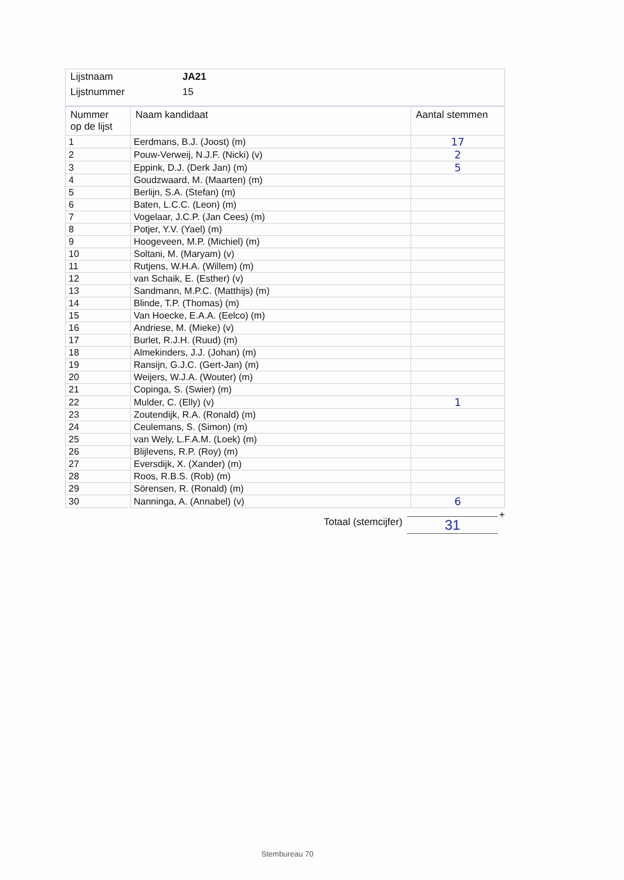| Lijstnaam | JA21 |
| Lijstnummer | 15 |
| Nummer op de lijst | Naam kandidaat | Aantal stemmen |
| --- | --- | --- |
| 1 | Eerdmans, B.J. (Joost) (m) | 17 |
| 2 | Pouw-Verweij, N.J.F. (Nicki) (v) | 2 |
| 3 | Eppink, D.J. (Derk Jan) (m) | 5 |
| 4 | Goudzwaard, M. (Maarten) (m) | |
| 5 | Berlijn, S.A. (Stefan) (m) | |
| 6 | Baten, L.C.C. (Leon) (m) | |
| 7 | Vogelaar, J.C.P. (Jan Cees) (m) | |
| 8 | Potjer, Y.V. (Yael) (m) | |
| 9 | Hoogeveen, M.P. (Michiel) (m) | |
| 10 | Soltani, M. (Maryam) (v) | |
| 11 | Rutjens, W.H.A. (Willem) (m) | |
| 12 | van Schaik, E. (Esther) (v) | |
| 13 | Sandmann, M.P.C. (Matthijs) (m) | |
| 14 | Blinde, T.P. (Thomas) (m) | |
| 15 | Van Hoecke, E.A.A. (Eelco) (m) | |
| 16 | Andriese, M. (Mieke) (v) | |
| 17 | Burlet, R.J.H. (Ruud) (m) | |
| 18 | Almekinders, J.J. (Johan) (m) | |
| 19 | Ransijn, G.J.C. (Gert-Jan) (m) | |
| 20 | Weijers, W.J.A. (Wouter) (m) | |
| 21 | Copinga, S. (Swier) (m) | |
| 22 | Mulder, C. (Elly) (v) | 1 |
| 23 | Zoutendijk, R.A. (Ronald) (m) | |
| 24 | Ceulemans, S. (Simon) (m) | |
| 25 | van Wely, L.F.A.M. (Loek) (m) | |
| 26 | Blijlevens, R.P. (Roy) (m) | |
| 27 | Eversdijk, X. (Xander) (m) | |
| 28 | Roos, R.B.S. (Rob) (m) | |
| 29 | Sörensen, R. (Ronald) (m) | |
| 30 | Nanninga, A. (Annabel) (v) | 6 |
Totaal (stemcijfer)
31
+
Stembureau 70